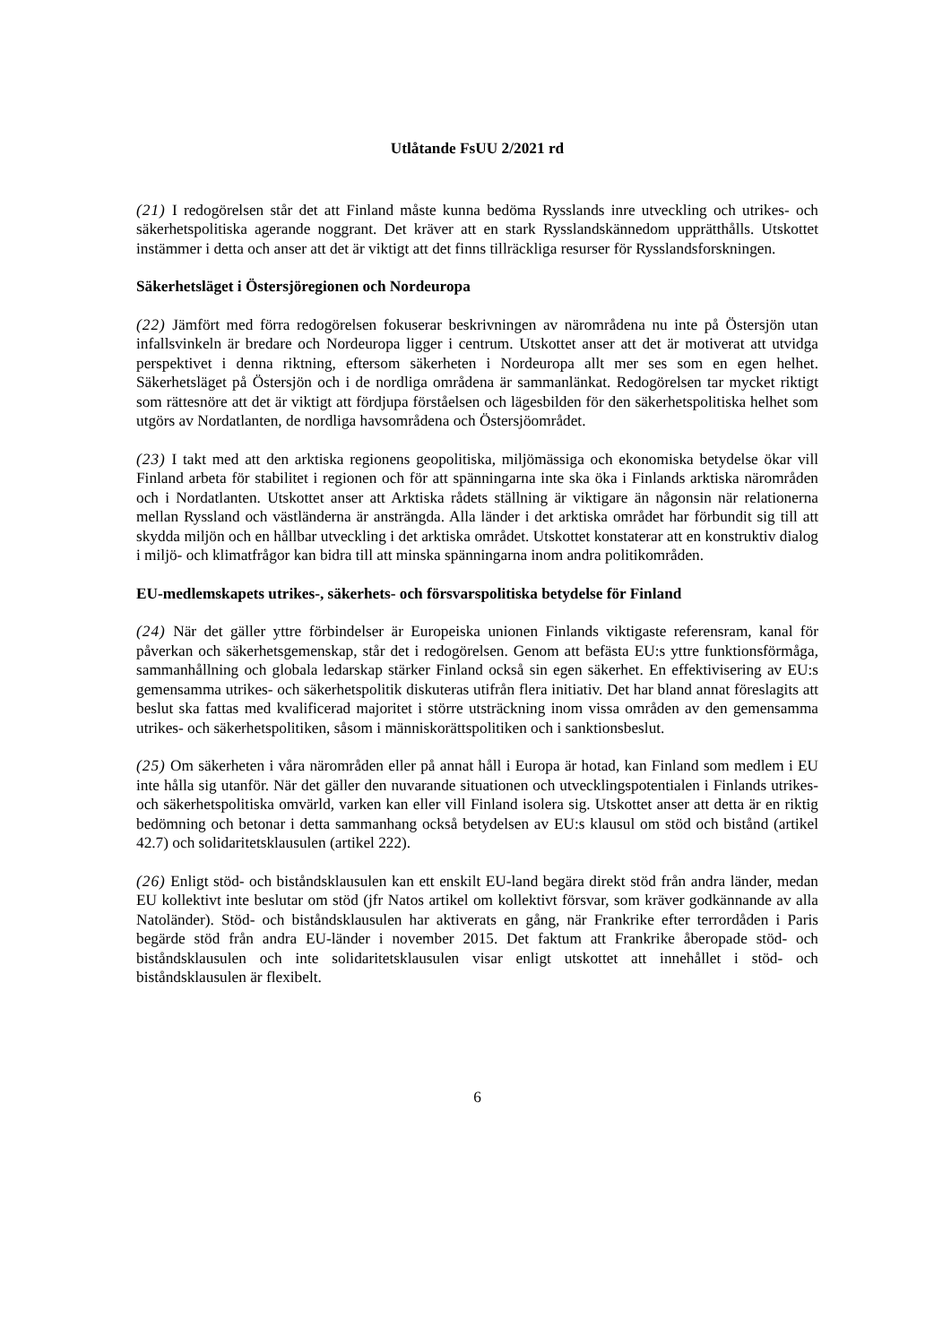Utlåtande FsUU 2/2021 rd
(21) I redogörelsen står det att Finland måste kunna bedöma Rysslands inre utveckling och utrikes- och säkerhetspolitiska agerande noggrant. Det kräver att en stark Rysslandskännedom upprätthålls. Utskottet instämmer i detta och anser att det är viktigt att det finns tillräckliga resurser för Rysslandsforskningen.
Säkerhetsläget i Östersjöregionen och Nordeuropa
(22) Jämfört med förra redogörelsen fokuserar beskrivningen av närområdena nu inte på Östersjön utan infallsvinkeln är bredare och Nordeuropa ligger i centrum. Utskottet anser att det är motiverat att utvidga perspektivet i denna riktning, eftersom säkerheten i Nordeuropa allt mer ses som en egen helhet. Säkerhetsläget på Östersjön och i de nordliga områdena är sammanlänkat. Redogörelsen tar mycket riktigt som rättesnöre att det är viktigt att fördjupa förståelsen och lägesbilden för den säkerhetspolitiska helhet som utgörs av Nordatlanten, de nordliga havsområdena och Östersjöområdet.
(23) I takt med att den arktiska regionens geopolitiska, miljömässiga och ekonomiska betydelse ökar vill Finland arbeta för stabilitet i regionen och för att spänningarna inte ska öka i Finlands arktiska närområden och i Nordatlanten. Utskottet anser att Arktiska rådets ställning är viktigare än någonsin när relationerna mellan Ryssland och västländerna är ansträngda. Alla länder i det arktiska området har förbundit sig till att skydda miljön och en hållbar utveckling i det arktiska området. Utskottet konstaterar att en konstruktiv dialog i miljö- och klimatfrågor kan bidra till att minska spänningarna inom andra politikområden.
EU-medlemskapets utrikes-, säkerhets- och försvarspolitiska betydelse för Finland
(24) När det gäller yttre förbindelser är Europeiska unionen Finlands viktigaste referensram, kanal för påverkan och säkerhetsgemenskap, står det i redogörelsen. Genom att befästa EU:s yttre funktionsförmåga, sammanhållning och globala ledarskap stärker Finland också sin egen säkerhet. En effektivisering av EU:s gemensamma utrikes- och säkerhetspolitik diskuteras utifrån flera initiativ. Det har bland annat föreslagits att beslut ska fattas med kvalificerad majoritet i större utsträckning inom vissa områden av den gemensamma utrikes- och säkerhetspolitiken, såsom i människorättspolitiken och i sanktionsbeslut.
(25) Om säkerheten i våra närområden eller på annat håll i Europa är hotad, kan Finland som medlem i EU inte hålla sig utanför. När det gäller den nuvarande situationen och utvecklingspotentialen i Finlands utrikes- och säkerhetspolitiska omvärld, varken kan eller vill Finland isolera sig. Utskottet anser att detta är en riktig bedömning och betonar i detta sammanhang också betydelsen av EU:s klausul om stöd och bistånd (artikel 42.7) och solidaritetsklausulen (artikel 222).
(26) Enligt stöd- och biståndsklausulen kan ett enskilt EU-land begära direkt stöd från andra länder, medan EU kollektivt inte beslutar om stöd (jfr Natos artikel om kollektivt försvar, som kräver godkännande av alla Natoländer). Stöd- och biståndsklausulen har aktiverats en gång, när Frankrike efter terrordåden i Paris begärde stöd från andra EU-länder i november 2015. Det faktum att Frankrike åberopade stöd- och biståndsklausulen och inte solidaritetsklausulen visar enligt utskottet att innehållet i stöd- och biståndsklausulen är flexibelt.
6